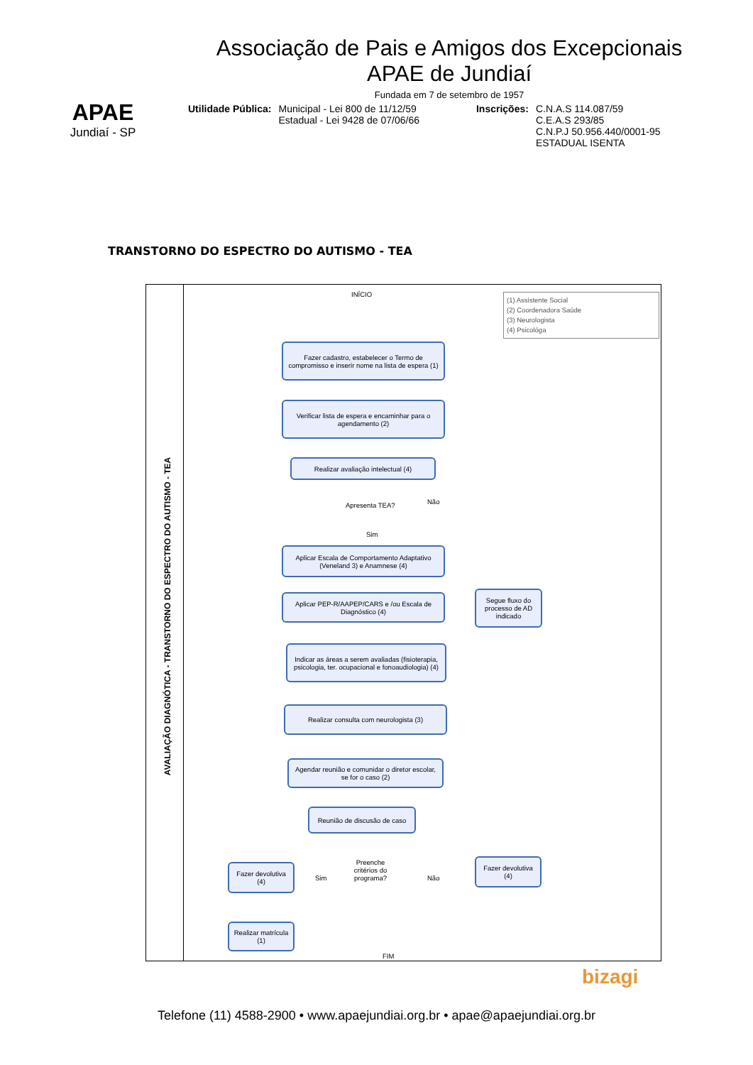APAE
Jundiaí - SP
Associação de Pais e Amigos dos Excepcionais
APAE de Jundiaí
Fundada em 7 de setembro de 1957
Utilidade Pública: Municipal - Lei 800 de 11/12/59
Estadual - Lei 9428 de 07/06/66
Inscrições: C.N.A.S 114.087/59
C.E.A.S 293/85
C.N.P.J 50.956.440/0001-95
ESTADUAL ISENTA
TRANSTORNO DO ESPECTRO DO AUTISMO - TEA
AVALIAÇÃO DIAGNÓTICA - TRANSTORNO DO ESPECTRO DO AUTISMO - TEA
INÍCIO
(1) Assistente Social
(2) Coordenadora Saúde
(3) Neurologista
(4) Psicológa
Fazer cadastro, estabelecer o Termo de compromisso e inserir nome na lista de espera (1)
Verificar lista de espera e encaminhar para o agendamento (2)
Realizar avaliação intelectual (4)
Apresenta TEA? Não
Sim
Aplicar Escala de Comportamento Adaptativo (Veneland 3) e Anamnese (4)
Segue fluxo do processo de AD indicado
Aplicar PEP-R/AAPEP/CARS e /ou Escala de Diagnóstico (4)
Indicar as áreas a serem avaliadas (fisioterapia, psicologia, ter. ocupacional e fonoaudiologia) (4)
Realizar consulta com neurologista (3)
Agendar reunião e comunidar o diretor escolar, se for o caso (2)
Reunião de discusão de caso
Fazer devolutiva (4)
Sim
Preenche critérios do programa?
Não
Fazer devolutiva (4)
Realizar matrícula (1)
FIM
bizagi
Telefone (11) 4588-2900 • www.apaejundiai.org.br • apae@apaejundiai.org.br